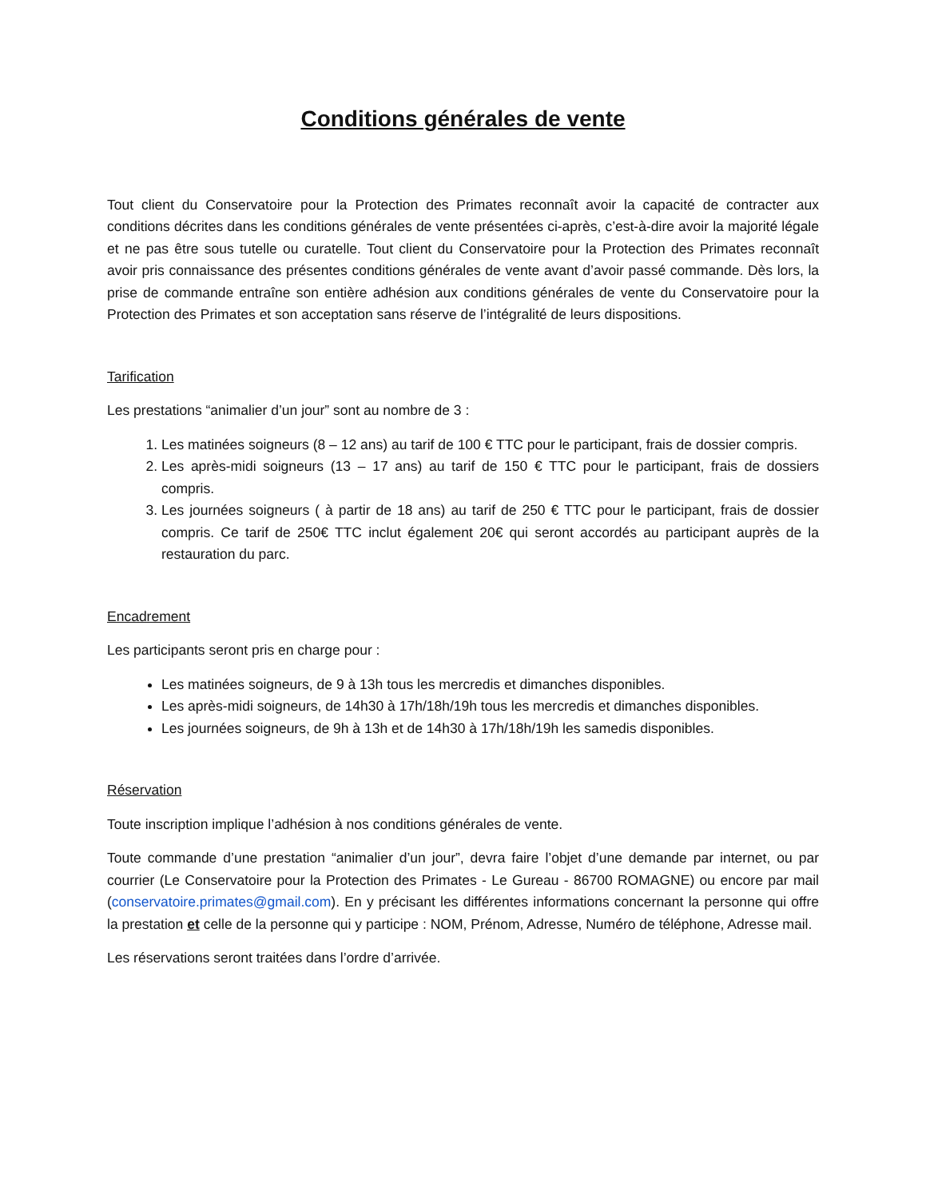Conditions générales de vente
Tout client du Conservatoire pour la Protection des Primates reconnaît avoir la capacité de contracter aux conditions décrites dans les conditions générales de vente présentées ci-après, c’est-à-dire avoir la majorité légale et ne pas être sous tutelle ou curatelle. Tout client du Conservatoire pour la Protection des Primates reconnaît avoir pris connaissance des présentes conditions générales de vente avant d’avoir passé commande. Dès lors, la prise de commande entraîne son entière adhésion aux conditions générales de vente du Conservatoire pour la Protection des Primates et son acceptation sans réserve de l’intégralité de leurs dispositions.
Tarification
Les prestations “animalier d’un jour” sont au nombre de 3 :
1. Les matinées soigneurs (8 – 12 ans) au tarif de 100 € TTC pour le participant, frais de dossier compris.
2. Les après-midi soigneurs (13 – 17 ans) au tarif de 150 € TTC pour le participant, frais de dossiers compris.
3. Les journées soigneurs ( à partir de 18 ans) au tarif de 250 € TTC pour le participant, frais de dossier compris. Ce tarif de 250€ TTC inclut également 20€ qui seront accordés au participant auprès de la restauration du parc.
Encadrement
Les participants seront pris en charge pour :
Les matinées soigneurs, de 9 à 13h tous les mercredis et dimanches disponibles.
Les après-midi soigneurs, de 14h30 à 17h/18h/19h tous les mercredis et dimanches disponibles.
Les journées soigneurs, de 9h à 13h et de 14h30 à 17h/18h/19h les samedis disponibles.
Réservation
Toute inscription implique l’adhésion à nos conditions générales de vente.
Toute commande d’une prestation “animalier d’un jour”, devra faire l’objet d’une demande par internet, ou par courrier (Le Conservatoire pour la Protection des Primates - Le Gureau - 86700 ROMAGNE) ou encore par mail (conservatoire.primates@gmail.com). En y précisant les différentes informations concernant la personne qui offre la prestation et celle de la personne qui y participe : NOM, Prénom, Adresse, Numéro de téléphone, Adresse mail.
Les réservations seront traitées dans l’ordre d’arrivée.